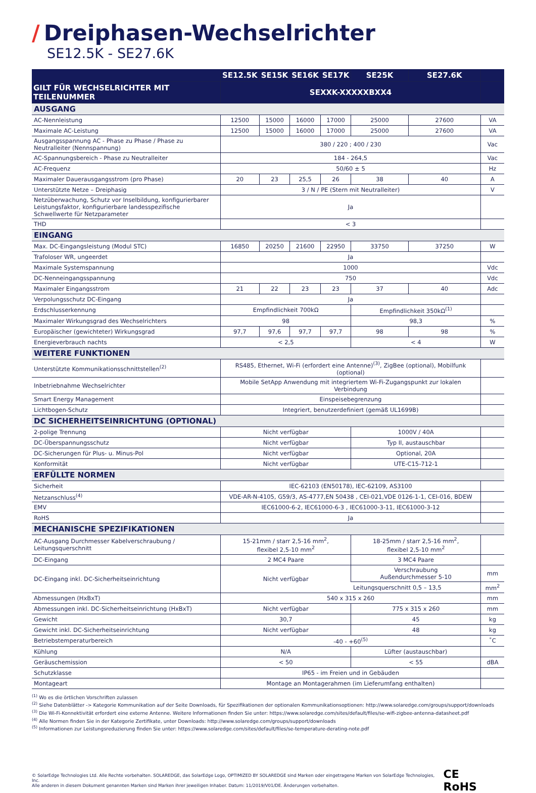/ Dreiphasen-Wechselrichter
SE12.5K - SE27.6K
| | SE12.5K | SE15K | SE16K | SE17K | SE25K | SE27.6K | |
| --- | --- | --- | --- | --- | --- | --- | --- |
| GILT FÜR WECHSELRICHTER MIT TEILENUMMER | SEXXK-XXXXXBXX4 | | | | | | |
| AUSGANG | | | | | | | |
| AC-Nennleistung | 12500 | 15000 | 16000 | 17000 | 25000 | 27600 | VA |
| Maximale AC-Leistung | 12500 | 15000 | 16000 | 17000 | 25000 | 27600 | VA |
| Ausgangsspannung AC - Phase zu Phase / Phase zu Neutralleiter (Nennspannung) | 380 / 220 ; 400 / 230 | | | | | | Vac |
| AC-Spannungsbereich - Phase zu Neutralleiter | 184 - 264,5 | | | | | | Vac |
| AC-Frequenz | 50/60 ± 5 | | | | | | Hz |
| Maximaler Dauerausgangsstrom (pro Phase) | 20 | 23 | 25,5 | 26 | 38 | 40 | A |
| Unterstützte Netze – Dreiphasig | 3 / N / PE (Stern mit Neutralleiter) | | | | | | V |
| Netzüberwachung, Schutz vor Inselbildung, konfigurierbarer Leistungsfaktor, konfigurierbare landesspezifische Schwellwerte für Netzparameter | Ja | | | | | | |
| THD | < 3 | | | | | | |
| EINGANG | | | | | | | |
| Max. DC-Eingangsleistung (Modul STC) | 16850 | 20250 | 21600 | 22950 | 33750 | 37250 | W |
| Trafoloser WR, ungeerdet | Ja | | | | | | |
| Maximale Systemspannung | 1000 | | | | | | Vdc |
| DC-Nenneingangsspannung | 750 | | | | | | Vdc |
| Maximaler Eingangsstrom | 21 | 22 | 23 | 23 | 37 | 40 | Adc |
| Verpolungsschutz DC-Eingang | Ja | | | | | | |
| Erdschlusserkennung | Empfindlichkeit 700kΩ | | | | Empfindlichkeit 350kΩ<sup>(1)</sup> | | |
| Maximaler Wirkungsgrad des Wechselrichters | 98 | | | | 98,3 | | % |
| Europäischer (gewichteter) Wirkungsgrad | 97,7 | 97,6 | 97,7 | 97,7 | 98 | 98 | % |
| Energieverbrauch nachts | < 2,5 | | | | < 4 | | W |
| WEITERE FUNKTIONEN | | | | | | | |
| Unterstützte Kommunikationsschnittstellen<sup>(2)</sup> | RS485, Ethernet, Wi-Fi (erfordert eine Antenne)<sup>(3)</sup>, ZigBee (optional), Mobilfunk (optional) | | | | | | |
| Inbetriebnahme Wechselrichter | Mobile SetApp Anwendung mit integriertem Wi-Fi-Zugangspunkt zur lokalen Verbindung | | | | | | |
| Smart Energy Management | Einspeisebegrenzung | | | | | | |
| Lichtbogen-Schutz | Integriert, benutzerdefiniert (gemäß UL1699B) | | | | | | |
| DC SICHERHEITSEINRICHTUNG (OPTIONAL) | | | | | | | |
| 2-polige Trennung | Nicht verfügbar | | | | 1000V / 40A | | |
| DC-Überspannungsschutz | Nicht verfügbar | | | | Typ II, austauschbar | | |
| DC-Sicherungen für Plus- u. Minus-Pol | Nicht verfügbar | | | | Optional, 20A | | |
| Konformität | Nicht verfügbar | | | | UTE-C15-712-1 | | |
| ERFÜLLTE NORMEN | | | | | | | |
| Sicherheit | IEC-62103 (EN50178), IEC-62109, AS3100 | | | | | | |
| Netzanschluss<sup>(4)</sup> | VDE-AR-N-4105, G59/3, AS-4777,EN 50438 , CEI-021,VDE 0126-1-1, CEI-016, BDEW | | | | | | |
| EMV | IEC61000-6-2, IEC61000-6-3 , IEC61000-3-11, IEC61000-3-12 | | | | | | |
| RoHS | Ja | | | | | | |
| MECHANISCHE SPEZIFIKATIONEN | | | | | | | |
| AC-Ausgang Durchmesser Kabelverschraubung / Leitungsquerschnitt | 15-21mm / starr 2,5-16 mm<sup>2</sup>, flexibel 2,5-10 mm<sup>2</sup> | | | | 18-25mm / starr 2,5-16 mm<sup>2</sup>, flexibel 2,5-10 mm<sup>2</sup> | | |
| DC-Eingang | 2 MC4 Paare | | | | 3 MC4 Paare | | |
| DC-Eingang inkl. DC-Sicherheitseinrichtung | Nicht verfügbar | | | | Verschraubung Außendurchmesser 5-10 | | mm |
| | | | | | Leitungsquerschnitt 0,5 – 13,5 | | mm<sup>2</sup> |
| Abmessungen (HxBxT) | 540 x 315 x 260 | | | | | | mm |
| Abmessungen inkl. DC-Sicherheitseinrichtung (HxBxT) | Nicht verfügbar | | | | 775 x 315 x 260 | | mm |
| Gewicht | 30,7 | | | | 45 | | kg |
| Gewicht inkl. DC-Sicherheitseinrichtung | Nicht verfügbar | | | | 48 | | kg |
| Betriebstemperaturbereich | -40 - +60<sup>(5)</sup> | | | | | | ˚C |
| Kühlung | N/A | | | | Lüfter (austauschbar) | | |
| Geräuschemission | < 50 | | | | < 55 | | dBA |
| Schutzklasse | IP65 - im Freien und in Gebäuden | | | | | | |
| Montageart | Montage an Montagerahmen (im Lieferumfang enthalten) | | | | | | |
<sup>(1)</sup> Wo es die örtlichen Vorschriften zulassen
<sup>(2)</sup> Siehe Datenblätter -> Kategorie Kommunikation auf der Seite Downloads, für Spezifikationen der optionalen Kommunikationsoptionen: http://www.solaredge.com/groups/support/downloads
<sup>(3)</sup> Die Wi-Fi-Konnektivität erfordert eine externe Antenne. Weitere Informationen finden Sie unter: https://www.solaredge.com/sites/default/files/se-wifi-zigbee-antenna-datasheet.pdf
<sup>(4)</sup> Alle Normen finden Sie in der Kategorie Zertifikate, unter Downloads: http://www.solaredge.com/groups/support/downloads
<sup>(5)</sup> Informationen zur Leistungsreduzierung finden Sie unter: https://www.solaredge.com/sites/default/files/se-temperature-derating-note.pdf
© SolarEdge Technologies Ltd. Alle Rechte vorbehalten. SOLAREDGE, das SolarEdge Logo, OPTIMIZED BY SOLAREDGE sind Marken oder eingetragene Marken von SolarEdge Technologies, Inc.
Alle anderen in diesem Dokument genannten Marken sind Marken ihrer jeweiligen Inhaber. Datum: 11/2019/V01/DE. Änderungen vorbehalten.
CE RoHS